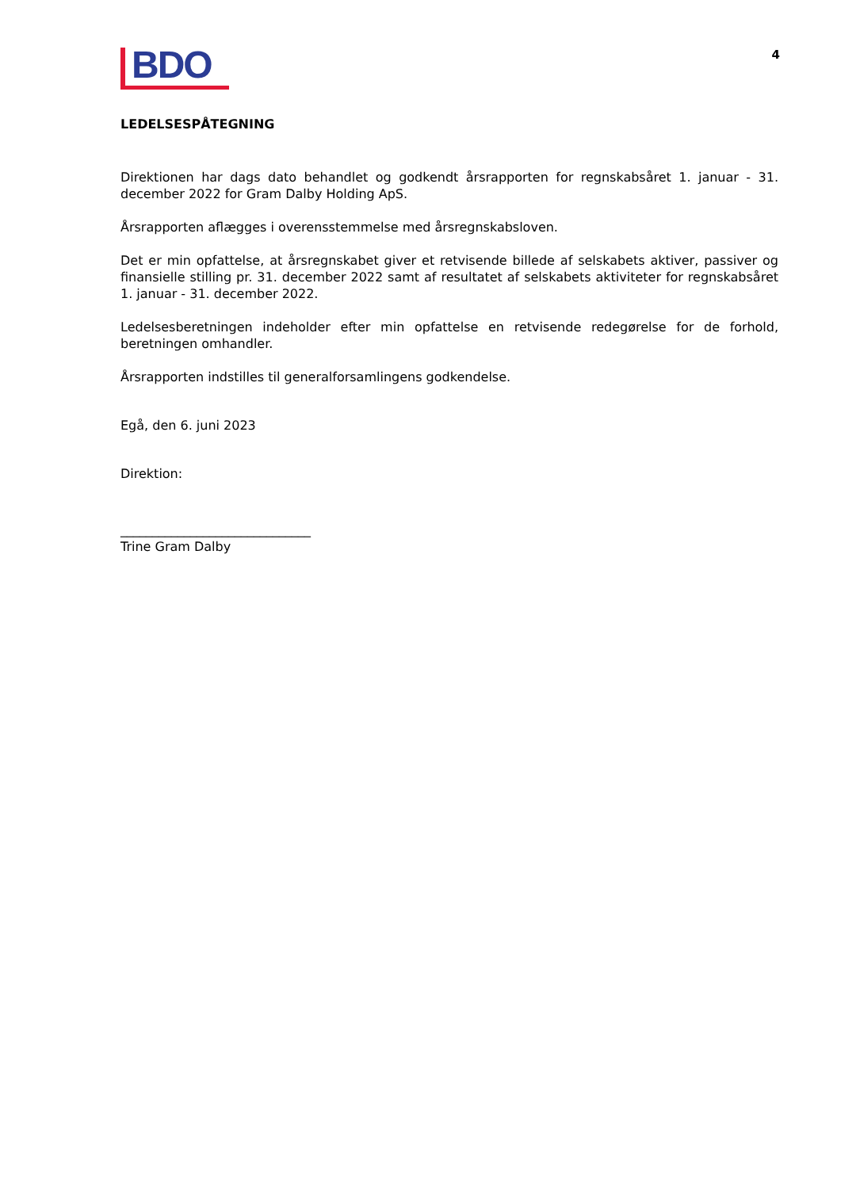BDO
4
LEDELSESPÅTEGNING
Direktionen har dags dato behandlet og godkendt årsrapporten for regnskabsåret 1. januar - 31. december 2022 for Gram Dalby Holding ApS.
Årsrapporten aflægges i overensstemmelse med årsregnskabsloven.
Det er min opfattelse, at årsregnskabet giver et retvisende billede af selskabets aktiver, passiver og finansielle stilling pr. 31. december 2022 samt af resultatet af selskabets aktiviteter for regnskabsåret 1. januar - 31. december 2022.
Ledelsesberetningen indeholder efter min opfattelse en retvisende redegørelse for de forhold, beretningen omhandler.
Årsrapporten indstilles til generalforsamlingens godkendelse.
Egå, den 6. juni 2023
Direktion:
______________________________
Trine Gram Dalby